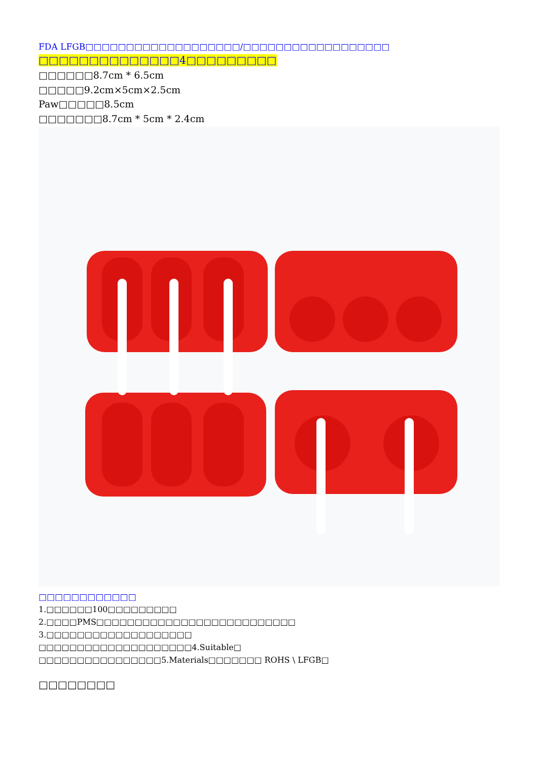FDA LFGB□□□□□□□□□□□□□□□□□□□/□□□□□□□□□□□□□□□□□□
□□□□□□□□□□□□□□4□□□□□□□□□
□□□□□□8.7cm * 6.5cm
□□□□□9.2cm×5cm×2.5cm
Paw□□□□□8.5cm
□□□□□□□8.7cm * 5cm * 2.4cm
□□□□□□□□□□□□
1.□□□□□□100□□□□□□□□□
2.□□□□PMS□□□□□□□□□□□□□□□□□□□□□□□□□□
3.□□□□□□□□□□□□□□□□□□□
□□□□□□□□□□□□□□□□□□□□4.Suitable□
□□□□□□□□□□□□□□□□5.Materials□□□□□□□ ROHS \ LFGB□
□□□□□□□□